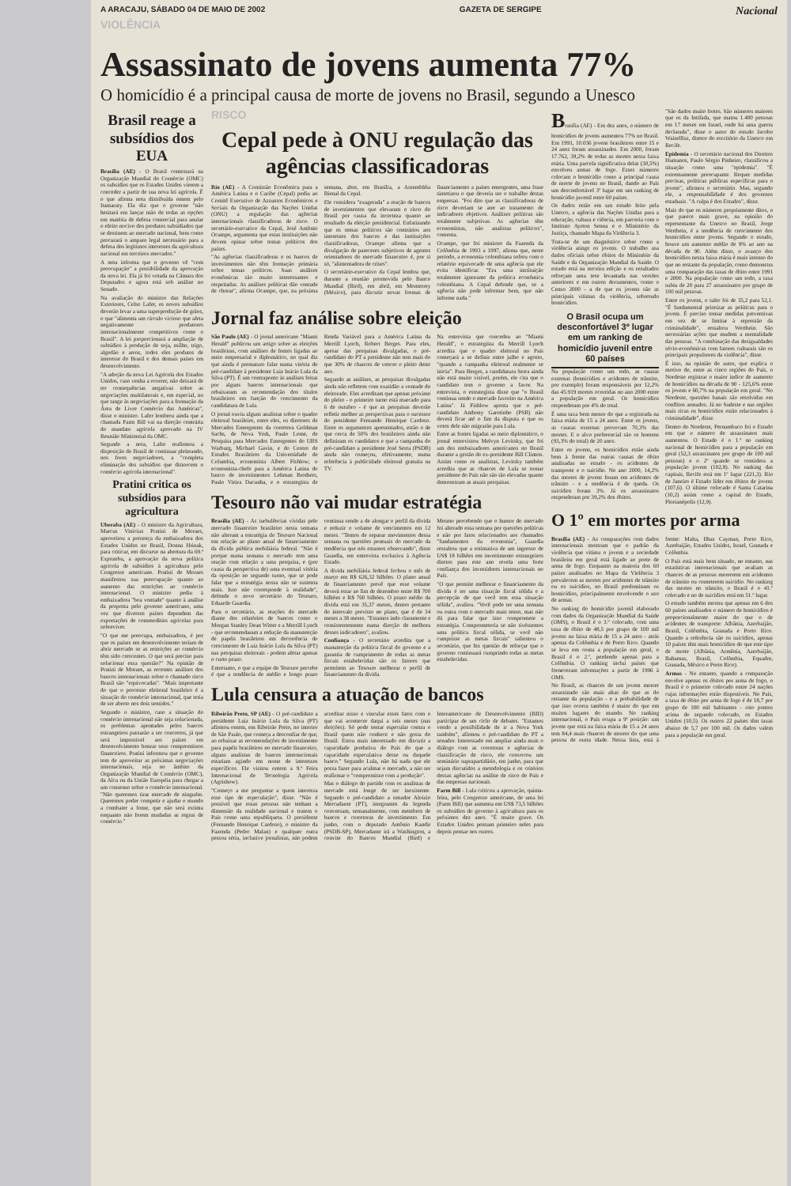A ARACAJU, SÁBADO 04 DE MAIO DE 2002 GAZETA DE SERGIPE Nacional
VIOLÊNCIA
Assassinato de jovens aumenta 77%
O homicídio é a principal causa de morte de jovens no Brasil, segundo a Unesco
Brasil reage a subsídios dos EUA
Brasília (AE) - O Brasil contestará na Organização Mundial do Comércio (OMC) os subsídios que os Estados Unidos vierem a conceder a partir de sua nova lei agrícola. É o que afirma nota distribuída ontem pelo Itamaraty. Ela diz que o governo "não hesitará em lançar mão de todas as opções em matéria de defesa comercial para anular o efeito nocivo dos produtos subsidiados que se destinem ao mercado nacional, bem como procurará o amparo legal necessário para a defesa dos legítimos interesses da agricultura nacional em terceiros mercados."
A nota informa que o governo vê "com preocupação" a possibilidade da aprovação da nova lei. Ela já foi votada na Câmara dos Deputados e agora está sob análise no Senado.
Na avaliação do ministro das Relações Exteriores, Celso Lafer, os novos subsídios deverão levar a uma superprodução de grãos, o que "alimenta um círculo vicioso que afeta negativamente produtores internacionalmente competitivos como o Brasil". A lei proporcionará a ampliação de subsídios à produção de soja, milho, trigo, algodão e arroz, todos eles produtos de interesse do Brasil e dos demais países em desenvolvimento.
"A adoção da nova Lei Agrícola dos Estados Unidos, caso venha a ocorrer, não deixará de ter consequências negativas sobre as negociações multilaterais e, em especial, no que tange às negociações para a formação da Área de Livre Comércio das Américas", disse o ministro. Lafer lembrou ainda que a chamada Farm Bill vai na direção contrária do mandato agrícola aprovado na IV Reunião Ministerial da OMC.
Segundo a nota, Lafer reafirmou a disposição do Brasil de continuar pleiteando, nos foros negociadores, a "completa eliminação dos subsídios que distorcem o comércio agrícola internacional".
Pratini critica os subsídios para agricultura
Uberaba (AE) - O ministro da Agricultura, Marcus Vinicius Pratini de Moraes, aproveitou a presença da embaixadora dos Estados Unidos no Brasil, Donna Hrinak, para criticar, em discurso na abertura da 69.ª Expozebu, a aprovação da nova política agrícola de subsídios à agricultura pelo Congresso americano. Pratini de Moraes manifestou sua preocupação quanto ao aumento das restrições ao comércio internacional. O ministro pediu à embaixadora "boa vontade" quanto à análise da proposta pelo governo americano, uma vez que diversos países dependem das exportações de commodities agrícolas para sobreviver.
"O que me preocupa, embaixadora, é por que os países em desenvolvimento teriam de abrir mercado se as restrições ao comércio têm sido crescentes. O que será preciso para solucionar essa questão?" Na opinião de Pratini de Moraes, as recentes análises dos bancos internacionais sobre o chamado risco Brasil são "equivocadas". "Mais importante do que o processo eleitoral brasileiro é a situação do comércio internacional, que teria de ser aberto nos dois sentidos."
Segundo o ministro, caso a situação do comércio internacional não seja solucionada, os problemas apontados pelos bancos estrangeiros passarão a ser concretos, já que será impossível aos países em desenvolvimento honrar seus compromissos financeiros. Pratini informou que o governo tem de aproveitar as próximas negociações internacionais, seja no âmbito da Organização Mundial de Comércio (OMC), da Alca ou da União Européia para chegar a um consenso sobre o comércio internacional. "Não queremos tirar mercado de ninguém. Queremos poder competir e ajudar o mundo a combater a fome, que não será extinta enquanto não forem mudadas as regras de comércio."
RISCO
Cepal pede à ONU regulação das agências classificadoras
Rio (AE) - A Comissão Econômica para a América Latina e o Caribe (Cepal) pediu ao Comitê Executivo de Assuntos Econômicos e Sociais da Organização das Nações Unidas (ONU) a regulação das agências internacionais classificadoras de risco. O secretário-executivo da Cepal, José Antônio Ocampo, argumenta que estas instituições não devem opinar sobre temas políticos dos países.
"As agências classificadoras e os bancos de investimentos não têm formação primária sobre temas políticos. Suas análises econômicas são muito interessantes e respeitadas. As análises políticas dão vontade de chorar", afirma Ocampo, que, na próxima semana, abre, em Brasília, a Assembléia Bienal da Cepal.
Ele considera "exagerada" a reação de bancos de investimentos que elevaram o risco do Brasil por causa da incerteza quanto ao resultado da eleição presidencial. Enfatizando que os temas políticos são contrários aos interesses dos bancos e das instituições classificadoras, Ocampo afirma que a divulgação de pareceres subjetivos de agentes orientadores do mercado financeiro é, por si só, "alimentadora de crises".
O secretário-executivo da Cepal lembra que, durante a reunião promovida pelo Banco Mundial (Bird), em abril, em Monterrey (México), para discutir novas formas de financiamento a países emergentes, uma frase sintetizou o que deveria ser o trabalho destas empresas. "Foi dito que as classificadoras de risco deveriam se ater ao tratamento de indicadores objetivos. Análises políticas são totalmente subjetivas. As agências têm economistas, não analistas políticos", comenta.
Ocampo, que foi ministro da Fazenda da Colômbia de 1993 a 1997, afirma que, neste período, a economia colombiana sofreu com o relatório equivocado de uma agência que ele evita identificar. "Era uma instituição totalmente ignorante da política econômica colombiana. A Cepal defende que, se a agência não pode informar bem, que não informe nada."
Jornal faz análise sobre eleição
São Paulo (AE) - O jornal americano "Miami Herald" publicou um artigo sobre as eleições brasileiras, com análises de fontes ligadas ao meio empresarial e diplomático, no qual diz que ainda é prematuro falar numa vitória do pré-candidato à presidente Luiz Inácio Lula da Silva (PT). É um contraponto às análises feitas por alguns bancos internacionais que rebaixaram as recomendação dos títulos brasileiros em função do crescimento da candidatura de Lula.
O jornal ouviu alguns analistas sobre o quadro eleitoral brasileiro, entre eles, os diretores de Mercados Emergentes da corretora Goldman Sachs, de Nova York, Paulo Leme, de Pesquisa para Mercados Emergentes do UBS Warburg, Michael Gavin, e do Centro de Estudos Brasileiros da Universidade de Columbia, economista Albert Fishlow; o economista-chefe para a América Latina do banco de investimentos Lehman Brothers, Paulo Vieira Dacunha, e o estrategista de Renda Variável para a América Latina da Merrill Lynch, Robert Berges. Para eles, apesar das pesquisas divulgadas, o pré-candidato do PT a presidente não tem mais do que 30% de chances de vencer o pleito deste ano.
Segundo as análises, as pesquisas divulgadas ainda não refletem com exatidão a vontade do eleitorado. Eles acreditam que apenas próximo do pleito - o primeiro turno está marcado para 6 de outubro - é que as pesquisas deverão refletir melhor as perspectivas para o sucessor do presidente Fernando Henrique Cardoso. Entre os argumentos apresentados, estão o de que cerca de 50% dos brasileiros ainda não definiram os candidatos e que a campanha do pré-candidato a presidente José Serra (PSDB) ainda não começou, efetivamente, numa referência à publicidade eleitoral gratuita na TV.
Na entrevista que concedeu ao "Miami Herald", o estrategista da Merrill Lynch acredita que o quadro eleitoral no País começará a se definir entre julho e agosto, "quando a campanha eleitoral realmente se inicia". Para Berges, a candidatura Serra ainda não está muito visível, porém, ele cita que o candidato tem o governo a favor. Na entrevista, o estrategista disse que "o Brasil continua sendo o mercado favorito na América Latina". Já Fishlow aposta que o pré-candidato Anthony Garotinho (PSB) não deverá ficar até o fim da disputa e que os votos dele não migrarão para Lula.
Entre as fontes ligadas ao meio diplomático, o jornal entrevistou Melvyn Levitsky, que foi um dos embaixadores americanos no Brasil durante a gestão do ex-presidente Bill Clinton. Assim como os analistas, Levitsky também acredita que as chances de Lula se tornar presidente do País não são tão elevadas quanto demonstram as atuais pesquisas.
Tesouro não vai mudar estratégia
Brasília (AE) - As turbulências vividas pelo mercado financeiro brasileiro nesta semana não alteram a estratégia do Tesouro Nacional em relação ao plano anual de financiamento da dívida pública mobiliária federal. "Não é porque numa semana o mercado tem uma reação com relação a uma pesquisa, e (por causa da perspectiva de) uma eventual vitória da oposição no segundo turno, que se pode falar que a estratégia nossa não se sustenta mais. Isso não corresponde à realidade", defende o novo secretário do Tesouro, Eduardo Guardia.
Para o secretário, as reações do mercado diante dos relatórios de bancos como o Morgan Stanley Dean Witter e a Merrill Lynch - que recomendaram a redução da manutenção de papéis brasileiros em decorrência do crescimento de Luiz Inácio Lula da Silva (PT) nas pesquisas eleitorais - podem afetar apenas o curto prazo.
Entretanto, o que a equipe do Tesouro percebe é que a tendência de médio e longo prazo continua sendo a de alongar o perfil da dívida e reduzir o volume de vencimentos em 12 meses. "Temos de separar movimentos dessa semana ou questões pontuais do mercado da tendência que nós estamos observando", disse Guardia, em entrevista exclusiva à Agência Estado.
A dívida mobiliária federal fechou o mês de março em R$ 626,32 bilhões. O plano anual de financiamento prevê que esse volume deverá estar ao fim de dezembro entre R$ 700 bilhões e R$ 760 bilhões. O prazo médio da dívida está em 35,37 meses, dentro portanto do intervalo previsto no plano, que é de 34 meses a 38 meses. "Estamos indo claramente e consistentemente numa direção de melhora desses indicadores", avaliou.
Confiança - O secretário acredita que a manutenção da política fiscal do governo e a garantia de cumprimento de todas as metas fiscais estabelecidas são os fatores que permitem ao Tesouro melhorar o perfil de financiamento da dívida.
Mesmo percebendo que o humor do mercado foi alterado essa semana por questões políticas e não por fatos relacionados aos chamados "fundamentos da economia", Guardia ressaltou que a estimativa de um ingresso de US$ 18 bilhões em investimento estrangeiros diretos para este ano revela uma forte confiança dos investidores internacionais no País.
"O que permite melhorar o financiamento da dívida é ter uma situação fiscal sólida e a percepção de que você tem essa situação sólida", avaliou. "Você pode ter uma semana ou outra com o mercado mais tenso, mas não dá para falar que isso compromete a estratégia. Comprometeria se não tivéssemos uma política fiscal sólida, se você não cumprisse as metas fiscais" salientou o secretário, que fez questão de reforçar que o governo continuará cumprindo todas as metas estabelecidas.
Lula censura a atuação de bancos
Ribeirão Preto, SP (AE) - O pré-candidato a presidente Luiz Inácio Lula da Silva (PT) afirmou ontem, em Ribeirão Preto, no interior de São Paulo, que começa a desconfiar de que, ao rebaixar as recomendações de investimento para papéis brasileiros no mercado financeiro, alguns analistas de bancos internacionais estariam agindo em nome de interesses específicos. Ele visitou ontem a 9.ª Feira Internacional de Tecnologia Agrícola (Agrishow).
"Começo a me perguntar a quem interessa esse tipo de especulação", disse. "Não é possível que essas pessoas não tenham a dimensão da realidade nacional e tratem o País como uma republiqueta. O presidente (Fernando Henrique Cardoso), o ministro da Fazenda (Pedro Malan) e qualquer outra pessoa séria, inclusive jornalistas, não podem acreditar nisso e vincular esses fatos com o que vai acontecer daqui a seis meses (nas eleições). Só pode tentar especular contra o Brasil quem não conhece e não gosta do Brasil. Estou mais interessado em discutir a capacidade produtiva do País do que a capacidade especulativa desse ou daquele banco." Segundo Lula, não há nada que ele possa fazer para acalmar o mercado, a não ser reafirmar o "compromisso com a produção".
Mas o diálogo do partido com os analistas de mercado está longe de ser inexistente. Segundo o pré-candidato a senador Aloizio Mercadante (PT), integrantes da legenda conversam, semanalmente, com membros de bancos e corretoras de investimento. Em junho, com o deputado Antônio Kandir (PSDB-SP), Mercadante irá a Washington, a convite do Bancos Mundial (Bird) e Interamericano de Desenvolvimento (BID) participar de um ciclo de debates. "Estamos vendo a possibilidade de ir a Nova York também", afirmou o pré-candidato do PT a senador. Interessado em ampliar ainda mais o diálogo com as corretoras e agências de classificação de risco, ele convocou um seminário suprapartidário, em junho, para que sejam discutidos a metodologia e os critérios dessas agências na análise de risco do País e das empresas nacionais.
Farm Bill - Lula criticou a aprovação, quinta-feira, pelo Congresso americano, de uma lei (Farm Bill) que aumenta em US$ 73,5 bilhões os subsídios do governo à agricultura para os próximos dez anos. "É muito grave. Os Estados Unidos pensam primeiro neles para depois pensar nos outros.
Brasília (AE) - Em dez anos, o número de homicídios de jovens aumentou 77% no Brasil. Em 1991, 10.036 jovens brasileiros entre 15 e 24 anos foram assassinados. Em 2000, foram 17.762, 39,2% de todas as mortes nessa faixa etária. Uma parcela significativa delas (30,5%) envolveu armas de fogo. Esses números colocam o homicídio como a principal causa de morte de jovens no Brasil, dando ao País um desconfortável 3º lugar em um ranking de homicídio juvenil entre 60 países.
Os dados estão em um estudo feito pela Unesco, a agência das Nações Unidas para a educação, cultura e ciência, em parceria com o Instituto Ayrton Senna e o Ministério da Justiça, chamado Mapa da Violência 3.
Trata-se de um diagnóstico sobre como a violência atinge os jovens. O trabalho usa dados oficiais sobre óbitos do Ministério da Saúde e da Organização Mundial da Saúde. O estudo está na terceira edição e os resultados reforçam uma tese levantada nas versões anteriores e em outros documentos, como o Censo 2000 - a de que os jovens são as principais vítimas da violência, sobretudo homicídios.
O Brasil ocupa um desconfortável 3º lugar em um ranking de homicídio juvenil entre 60 países
Na população como um todo, as causas externas (homicídios e acidentes de trânsito, por exemplo) foram responsáveis por 12,2% das 45.919 mortes ocorridas no ano 2000 entre a população em geral. Os homicídios responderam por 4% do total.
É uma taxa bem menor do que a registrada na faixa etária de 15 a 24 anos. Entre os jovens, as causas externas provocam 70,3% das mortes. E o alvo preferencial são os homens (93,3% do total) de 20 anos.
Entre os jovens, os homicídios estão ainda bem à frente das outras causas de óbito analisadas no estudo - os acidentes de transporte e o suicídio. No ano 2000, 14,2% das mortes de jovens foram em acidentes de trânsito - e a tendência é de queda. Os suicídios foram 3%. Já os assassinatos responderam por 39,2% dos óbitos.
"São dados muito fortes. São números maiores que os da Intifada, que matou 1.400 pessoas em 17 meses em Israel, onde há uma guerra declarada", disse o autor do estudo Jacobo Waiselfisz, diretor do escritório da Unesco em Recife.
Epidemia - O secretário nacional dos Direitos Humanos, Paulo Sérgio Pinheiro, classificou a situação como uma "epidemia". "É extremamente preocupante. Requer medidas precisas, políticas públicas específicas para o jovem", afirmou o secretário. Mas, segundo ele, a responsabilidade é dos governos estaduais. "A culpa é dos Estados", disse.
Mais do que os números propriamente ditos, o que parece mais grave, na opinião do representante da Unesco no Brasil, Jorge Werthein, é a tendência de crescimento dos homicídios entre jovens. Segundo o estudo, houve um aumento médio de 9% ao ano na década de 90. Além disso, o avanço dos homicídios nessa faixa etária é mais intenso do que no restante da população, como demonstra uma comparação das taxas de óbito entre 1991 e 2000. Na população como um todo, a taxa subiu de 20 para 27 assassinatos por grupo de 100 mil pessoas.
Entre os jovens, o salto foi de 35,2 para 52,1. "É fundamental priorizar as políticas para o jovem. É preciso tomar medidas preventivas em vez de se limitar à repressão da criminalidade", ressaltou Werthein. São necessárias ações que mudem a mentalidade das pessoas. "A combinação das desigualdades sócio-econômicas com fatores culturais são os principais propulsores da violência", disse.
É isso, na opinião do autor, que explica o motivo de, entre as cinco regiões do País, o Nordeste registrar o maior índice de aumento de homicídios na década de 90 - 125,6% entre os jovens e 60,7% na população em geral. "No Nordeste, questões banais são resolvidas em conflitos armados. Já no Sudeste e nas regiões mais ricas os homicídios estão relacionados à criminalidade", disse.
Dentro do Nordeste, Pernambuco foi o Estado em que o número de assassinatos mais aumentou. O Estado é o 1.º no ranking nacional de homicídios para a população em geral (52,3 assassinatos por grupo de 100 mil pessoas) e o 2º quando se considera a população jovem (102,8). No ranking das capitais, Recife está em 1º lugar (221,3). Rio de Janeiro é Estado líder em óbitos de jovens (107,6). O último colocado é Santa Catarina (10,2) assim como a capital do Estado, Florianópolis (12,9).
O 1º em mortes por arma
Brasília (AE) - As comparações com dados internacionais mostram que o padrão da violência que vitima o jovem e a sociedade brasileira em geral está ligado ao porte de arma de fogo. Enquanto na maioria dos 60 países analisados no Mapa da Violência 3 prevalecem as mortes por acidentes de trânsito ou os suicídios, no Brasil predominam os homicídios, principalmente envolvendo o uso de armas.
No ranking do homicídio juvenil elaborado com dados da Organização Mundial da Saúde (OMS), o Brasil é o 3.º colocado, com uma taxa de óbito de 48,5 por grupo de 100 mil jovens na faixa etária de 15 a 24 anos - atrás apenas da Colômbia e de Porto Rico. Quando se leva em conta a população em geral, o Brasil é o 2.º, perdendo apenas para a Colômbia. O ranking inclui países que forneceram informações a partir de 1996 à OMS.
No Brasil, as chances de um jovem morrer assassinado são mais altas do que as do restante da população - e a probabilidade de que isso ocorra também é maior do que em muitos lugares do mundo. No ranking internacional, o País ocupa a 9ª posição: um jovem que está na faixa etária de 15 a 24 anos tem 84,4 mais chances de morrer do que uma pessoa de outra idade. Nessa lista, está à frente: Malta, Ilhas Cayman, Porto Rico, Azerbaijão, Estados Unidos, Israel, Granada e Colômbia.
O País está mais bem situado, no entanto, nas estatísticas internacionais que avaliam as chances de as pessoas morrerem em acidentes de trânsito ou cometerem suicídio. No ranking das mortes no trânsito, o Brasil é o 41.º colocado e no de suicídios está em 51.º lugar.
O estudo também mostra que apenas em 6 dos 60 países analisados o número de homicídios é proporcionalmente maior do que o de acidentes de transporte: Albânia, Azerbaijão, Brasil, Colômbia, Granada e Porto Rico. Quando a referência são os suicídios, apenas 10 países têm mais homicídios do que este tipo de morte (Albânia, Armênia, Azerbaijão, Bahamas, Brasil, Colômbia, Equador, Granada, México e Porto Rico).
Armas - No entanto, quando a comparação envolve apenas os óbitos por arma de fogo, o Brasil é o primeiro colocado entre 24 nações cujas informações estão disponíveis. No País, a taxa de óbito por arma de fogo é de 18,7 por grupo de 100 mil habitantes - oito pontos acima do segundo colocado, os Estados Unidos (10,5). Os outros 22 países têm taxas abaixo de 5,7 por 100 mil. Os dados valem para a população em geral.